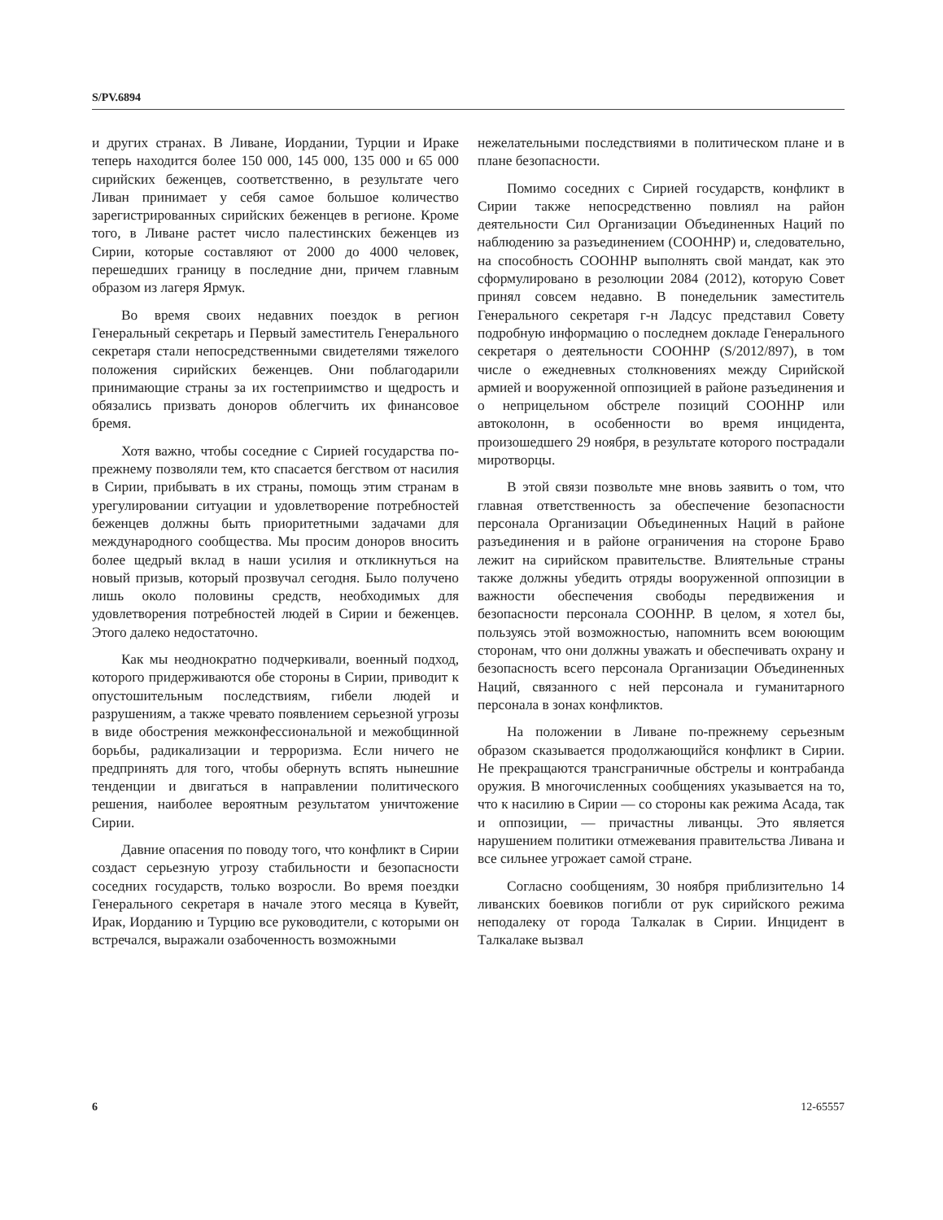S/PV.6894
и других странах. В Ливане, Иордании, Турции и Ираке теперь находится более 150 000, 145 000, 135 000 и 65 000 сирийских беженцев, соответственно, в результате чего Ливан принимает у себя самое большое количество зарегистрированных сирийских беженцев в регионе. Кроме того, в Ливане растет число палестинских беженцев из Сирии, которые составляют от 2000 до 4000 человек, перешедших границу в последние дни, причем главным образом из лагеря Ярмук.
Во время своих недавних поездок в регион Генеральный секретарь и Первый заместитель Генерального секретаря стали непосредственными свидетелями тяжелого положения сирийских беженцев. Они поблагодарили принимающие страны за их гостеприимство и щедрость и обязались призвать доноров облегчить их финансовое бремя.
Хотя важно, чтобы соседние с Сирией государства по-прежнему позволяли тем, кто спасается бегством от насилия в Сирии, прибывать в их страны, помощь этим странам в урегулировании ситуации и удовлетворение потребностей беженцев должны быть приоритетными задачами для международного сообщества. Мы просим доноров вносить более щедрый вклад в наши усилия и откликнуться на новый призыв, который прозвучал сегодня. Было получено лишь около половины средств, необходимых для удовлетворения потребностей людей в Сирии и беженцев. Этого далеко недостаточно.
Как мы неоднократно подчеркивали, военный подход, которого придерживаются обе стороны в Сирии, приводит к опустошительным последствиям, гибели людей и разрушениям, а также чревато появлением серьезной угрозы в виде обострения межконфессиональной и межобщинной борьбы, радикализации и терроризма. Если ничего не предпринять для того, чтобы обернуть вспять нынешние тенденции и двигаться в направлении политического решения, наиболее вероятным результатом уничтожение Сирии.
Давние опасения по поводу того, что конфликт в Сирии создаст серьезную угрозу стабильности и безопасности соседних государств, только возросли. Во время поездки Генерального секретаря в начале этого месяца в Кувейт, Ирак, Иорданию и Турцию все руководители, с которыми он встречался, выражали озабоченность возможными
нежелательными последствиями в политическом плане и в плане безопасности.
Помимо соседних с Сирией государств, конфликт в Сирии также непосредственно повлиял на район деятельности Сил Организации Объединенных Наций по наблюдению за разъединением (СООННР) и, следовательно, на способность СООННР выполнять свой мандат, как это сформулировано в резолюции 2084 (2012), которую Совет принял совсем недавно. В понедельник заместитель Генерального секретаря г-н Ладсус представил Совету подробную информацию о последнем докладе Генерального секретаря о деятельности СООННР (S/2012/897), в том числе о ежедневных столкновениях между Сирийской армией и вооруженной оппозицией в районе разъединения и о неприцельном обстреле позиций СООННР или автоколонн, в особенности во время инцидента, произошедшего 29 ноября, в результате которого пострадали миротворцы.
В этой связи позвольте мне вновь заявить о том, что главная ответственность за обеспечение безопасности персонала Организации Объединенных Наций в районе разъединения и в районе ограничения на стороне Браво лежит на сирийском правительстве. Влиятельные страны также должны убедить отряды вооруженной оппозиции в важности обеспечения свободы передвижения и безопасности персонала СООННР. В целом, я хотел бы, пользуясь этой возможностью, напомнить всем воюющим сторонам, что они должны уважать и обеспечивать охрану и безопасность всего персонала Организации Объединенных Наций, связанного с ней персонала и гуманитарного персонала в зонах конфликтов.
На положении в Ливане по-прежнему серьезным образом сказывается продолжающийся конфликт в Сирии. Не прекращаются трансграничные обстрелы и контрабанда оружия. В многочисленных сообщениях указывается на то, что к насилию в Сирии — со стороны как режима Асада, так и оппозиции, — причастны ливанцы. Это является нарушением политики отмежевания правительства Ливана и все сильнее угрожает самой стране.
Согласно сообщениям, 30 ноября приблизительно 14 ливанских боевиков погибли от рук сирийского режима неподалеку от города Талкалак в Сирии. Инцидент в Талкалаке вызвал
6 12-65557